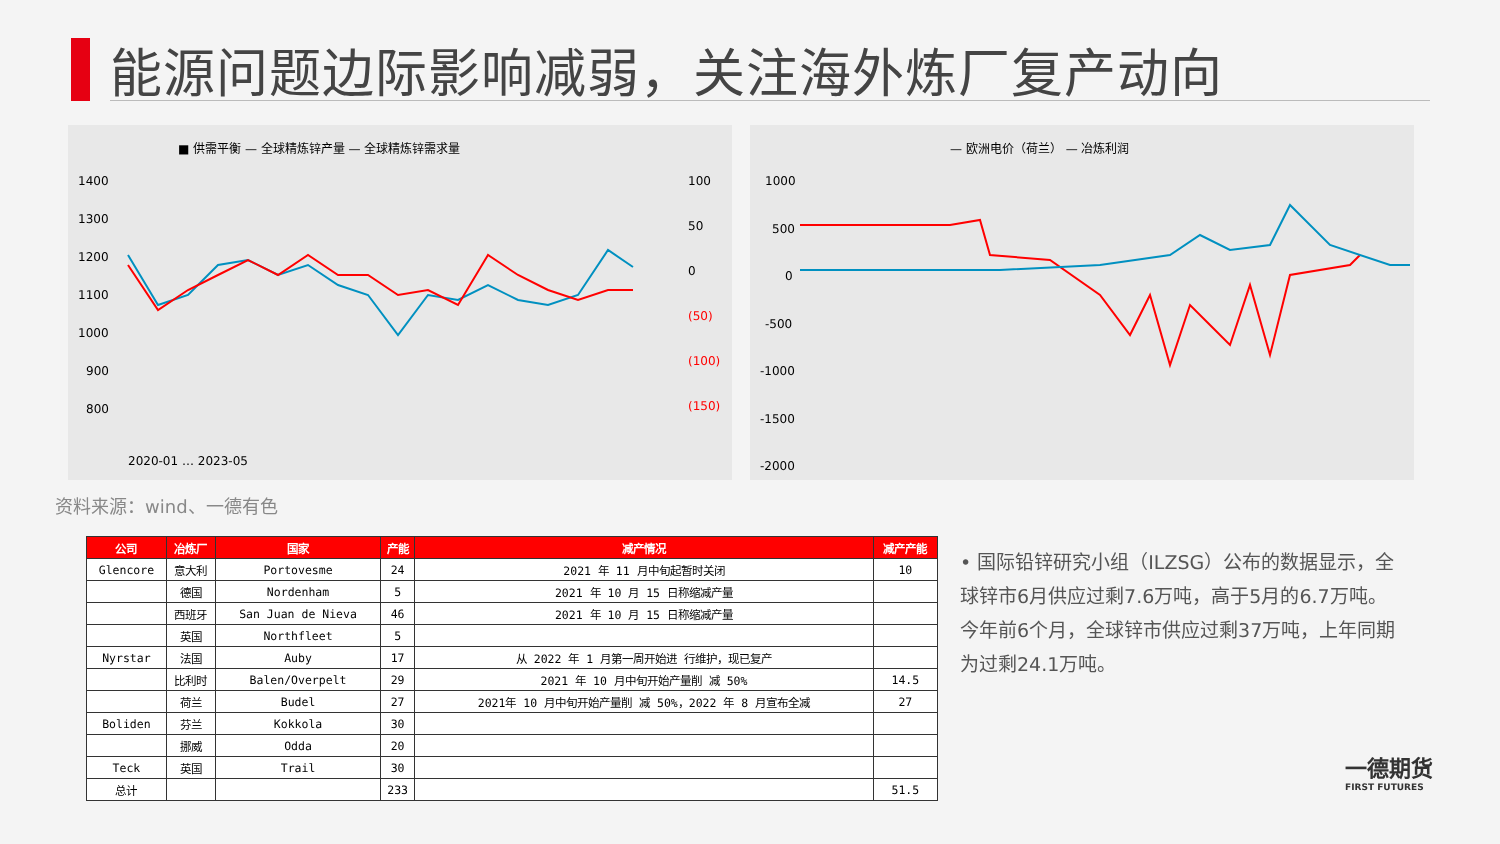能源问题边际影响减弱，关注海外炼厂复产动向
■ 供需平衡 — 全球精炼锌产量 — 全球精炼锌需求量
1400
1300
1200
1100
1000
900
800
100
50
0
(50)
(100)
(150)
2020-01 … 2023-05
— 欧洲电价（荷兰） — 冶炼利润
1000
500
0
-500
-1000
-1500
-2000
资料来源：wind、一德有色
| 公司 | 冶炼厂 | 国家 | 产能 | 减产情况 | 减产产能 |
| --- | --- | --- | --- | --- | --- |
| Glencore | 意大利 | Portovesme | 24 | 2021 年 11 月中旬起暂时关闭 | 10 |
| | 德国 | Nordenham | 5 | 2021 年 10 月 15 日称缩减产量 | |
| | 西班牙 | San Juan de Nieva | 46 | 2021 年 10 月 15 日称缩减产量 | |
| | 英国 | Northfleet | 5 | | |
| Nyrstar | 法国 | Auby | 17 | 从 2022 年 1 月第一周开始进 行维护，现已复产 | |
| | 比利时 | Balen/Overpelt | 29 | 2021 年 10 月中旬开始产量削 减 50% | 14.5 |
| | 荷兰 | Budel | 27 | 2021年 10 月中旬开始产量削 减 50%，2022 年 8 月宣布全减 | 27 |
| Boliden | 芬兰 | Kokkola | 30 | | |
| | 挪威 | Odda | 20 | | |
| Teck | 英国 | Trail | 30 | | |
| 总计 | | | 233 | | 51.5 |
• 国际铅锌研究小组（ILZSG）公布的数据显示，全球锌市6月供应过剩7.6万吨，高于5月的6.7万吨。 今年前6个月，全球锌市供应过剩37万吨，上年同期为过剩24.1万吨。
一德期货
FIRST FUTURES